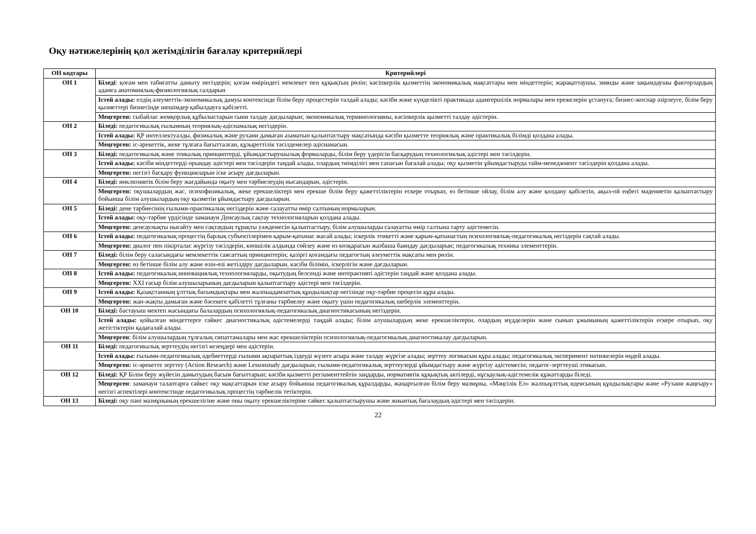Оқу нәтижелерінің қол жетімділігін бағалау критерийлері
| ОН кодтары | Критерийлері |
| --- | --- |
| ОН 1 | Біледі : қоғам мен табиғатты дамыту негіздерін; қоғам өміріндегі мемлекет пен құқықтың рөлін; кәсіпкерлік қызметтің экономикалық мақсаттары мен міндеттерін; жарақаттаушы, зиянды және зақымдаушы факторлардың адамға анатомиялық-физиологиялық салдарын |
| | Істей алады: елдің әлеуметтік-экономикалық дамуы контексінде білім беру процестерін талдай алады; кәсіби және күнделікті практикада адамгершілік нормалары мен ережелерін ұстануға; бизнес-жоспар әзірлеуге, білім беру қызметтері бизнесінде шешімдер қабылдауға қабілетті. |
| | Меңгерген: сыбайлас жемқорлық құбылыстарын сыни талдау дағдыларын; экономикалық терминологияны, кәсіпкерлік қызметті талдау әдістерін. |
| ОН 2 | Біледі: педагогикалық ғылымның теориялық-әдіснамалық негіздерін. |
| | Істей алады: ҚР интеллектуалды, физикалық және рухани дамыған азаматын қалыптастыру мақсатында кәсіби қызметте теориялық және практикалық білімді қолдана алады. |
| | Меңгерген: іс-әрекеттік, жеке тұлғаға бағытталған, құзыреттілік тәсілдемелер әдіснамасын. |
| ОН 3 | Біледі: педагогикалық және этикалық принциптерді, ұйымдастырушылық формаларды, білім беру үдерісін басқарудың технологиялық әдістері мен тәсілдерін. |
| | Істей алады: кәсіби міндеттерді орындау әдістері мен тәсілдерін таңдай алады, олардың тиімділігі мен сапасын бағалай алады; оқу қызметін ұйымдастыруда тайм-менеджмент тәсілдерін қолдана алады. |
| | Меңгерген: негізгі басқару функцияларын іске асыру дағдыларын. |
| ОН 4 | Біледі: инклюзивтік білім беру жағдайында оқыту мен тәрбиелеудің нысандарын, әдістерін. |
| | Меңгерген: оқушылардың жас, психофизикалық, жеке ерекшеліктері мен ерекше білім беру қажеттіліктерін ескере отырып, өз бетінше ойлау, білім алу және қолдану қабілетін, ақыл-ой еңбегі мәдениетін қалыптастыру бойынша білім алушылардың оқу қызметін ұйымдастыру дағдыларын. |
| ОН 5 | Біледі: дене тәрбиесінің ғылыми-практикалық негіздерін және салауатты өмір салтының нормаларын. |
| | Істей алады: оқу-тәрбие үрдісінде заманауи Денсаулық сақтау технологияларын қолдана алады. |
| | Меңгерген: денсаулықты нығайту мен сақтаудың тұрақты уәждемесін қалыптастыру, білім алушыларды салауатты өмір салтына тарту әдістемесін. |
| ОН 6 | Істей алады: педагогикалық процестің барлық субъектілерімен қарым-қатынас жасай алады; іскерлік этикетті және қарым-қатынастың психологиялық-педагогикалық негіздерін сақтай алады. |
| | Меңгерген: диалог пен пікірталас жүргізу тәсілдерін, көпшілік алдында сөйлеу және өз көзқарасын жазбаша баяндау дағдыларын; педагогикалық техника элементтерін. |
| ОН 7 | Біледі: білім беру саласындағы мемлекеттік саясаттың принциптерін; қазіргі қоғамдағы педагогтың әлеуметтік мақсаты мен рөлін. |
| | Меңгерген: өз бетінше білім алу және өзін-өзі жетілдіру дағдыларын, кәсіби білімін, іскерлігін және дағдыларын. |
| ОН 8 | Істей алады: педагогикалық инновациялық технологияларды, оқытудың белсенді және интерактивті әдістерін таңдай және қолдана алады. |
| | Меңгерген: XXI ғасыр білім алушыларының дағдыларын қалыптастыру әдістері мен тәсілдерін. |
| ОН 9 | Істей алады: Қазақстанның ұлттық басымдықтары мен жалпыадамзаттық құндылықтар негізінде оқу-тәрбие процесін құра алады. |
| | Меңгерген: жан-жақты дамыған және бәсекеге қабілетті тұлғаны тәрбиелеу және оқыту үшін педагогикалық шеберлік элементтерін. |
| ОН 10 | Біледі: бастауыш мектеп жасындағы балалардың психологиялық-педагогикалық диагностикасының негіздерін. |
| | Істей алады: қойылған міндеттерге сәйкес диагностикалық әдістемелерді таңдай алады; білім алушылардың жеке ерекшеліктерін, олардың мүдделерін және сынып ұжымының қажеттіліктерін ескере отырып, оқу жетістіктерін қадағалай алады. |
| | Меңгерген : білім алушылардың тұлғалық сипаттамалары мен жас ерекшеліктерін психологиялық-педагогикалық диагностикалау дағдыларын. |
| ОН 11 | Біледі: педагогикалық зерттеудің негізгі кезеңдері мен әдістерін. |
| | Істей алады: ғылыми-педагогикалық әдебиеттерді ғылыми ақпараттық іздеуді жүзеге асыра және талдау жүргізе алады; зерттеу логикасын құра алады; педагогикалық эксперимент нәтижелерін өңдей алады. |
| | Меңгерген: іс-әрекетте зерттеу (Action Research) және Lessonstudy дағдыларын; ғылыми-педагогикалық зерттеулерді ұйымдастыру және жүргізу әдістемесін; педагог-зерттеуші этикасын. |
| ОН 12 | Біледі: ҚР Білім беру жүйесін дамытудың басым бағыттарын; кәсіби қызметті регламенттейтін заңдарды, нормативтік құқықтық актілерді, нұсқаулық-әдістемелік құжаттарды біледі. |
| | Меңгерген : заманауи талаптарға сәйкес оқу мақсаттарын іске асыру бойынша педагогикалық құралдарды, жаңартылған білім беру мазмұны, «Мәңгілік Ел» жалпыұлттық идеясының құндылықтары және «Рухани жаңғыру» негізгі аспектілері контекстінде педагогикалық процестің тәрбиелік тетіктерін. |
| ОН 13 | Біледі: оқу пәні мазмұнының ерекшелігіне және оны оқыту ерекшеліктеріне сәйкес қалыптастырушы және жиынтық бағалаудың әдістері мен тәсілдерін. |
22